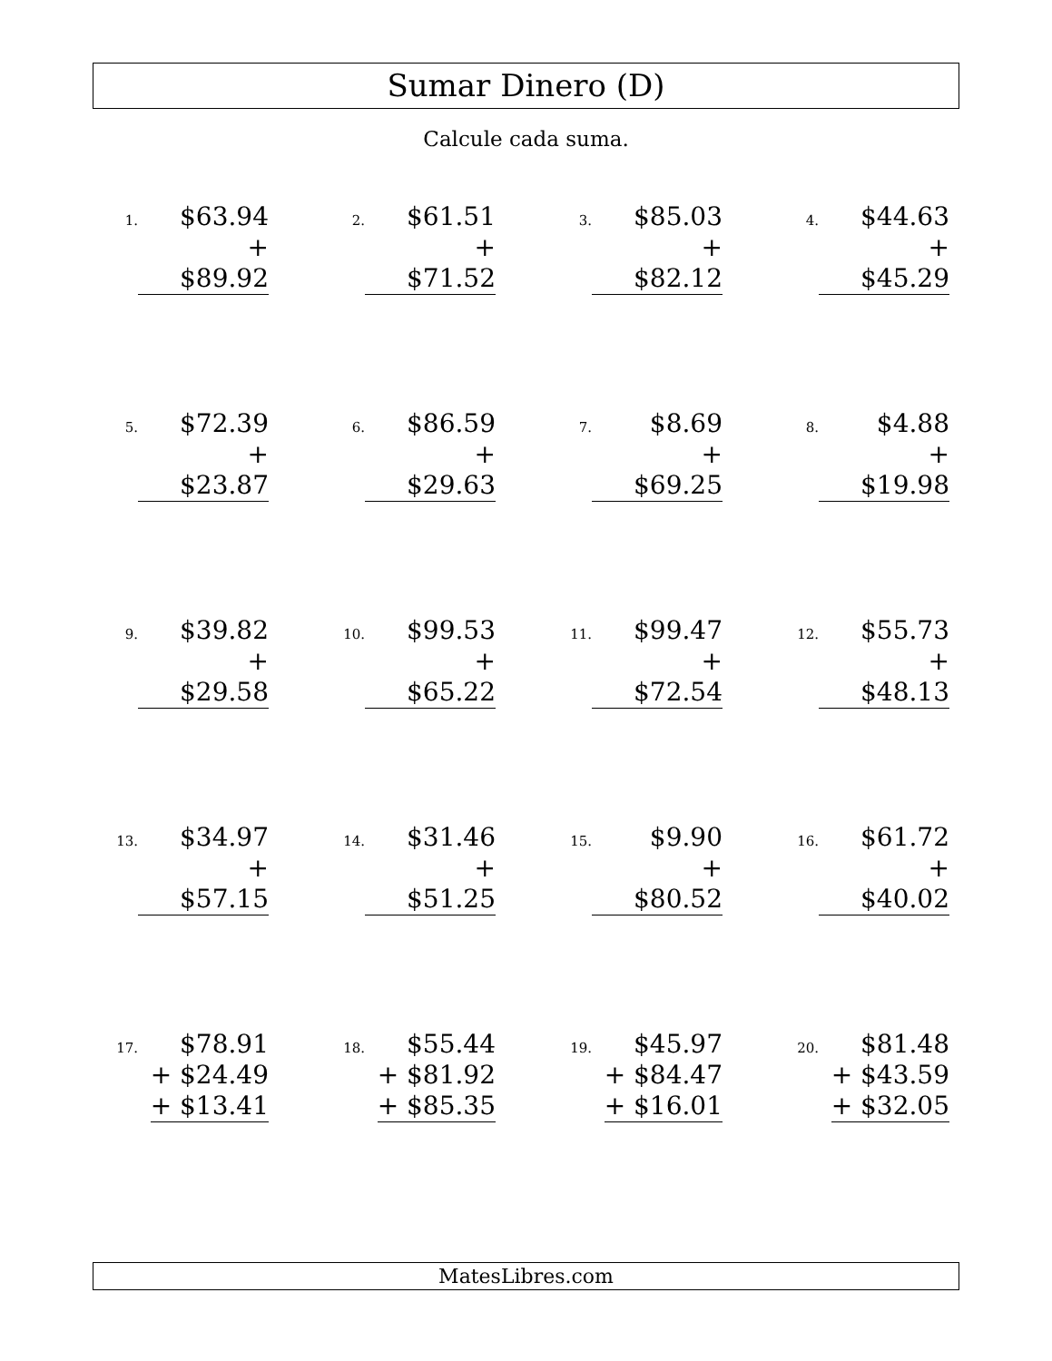Sumar Dinero (D)
Calcule cada suma.
1.
$63.94
+ $89.92
2.
$61.51
+ $71.52
3.
$85.03
+ $82.12
4.
$44.63
+ $45.29
5.
$72.39
+ $23.87
6.
$86.59
+ $29.63
7.
$8.69
+ $69.25
8.
$4.88
+ $19.98
9.
$39.82
+ $29.58
10.
$99.53
+ $65.22
11.
$99.47
+ $72.54
12.
$55.73
+ $48.13
13.
$34.97
+ $57.15
14.
$31.46
+ $51.25
15.
$9.90
+ $80.52
16.
$61.72
+ $40.02
17.
$78.91
+ $24.49
+ $13.41
18.
$55.44
+ $81.92
+ $85.35
19.
$45.97
+ $84.47
+ $16.01
20.
$81.48
+ $43.59
+ $32.05
MatesLibres.com